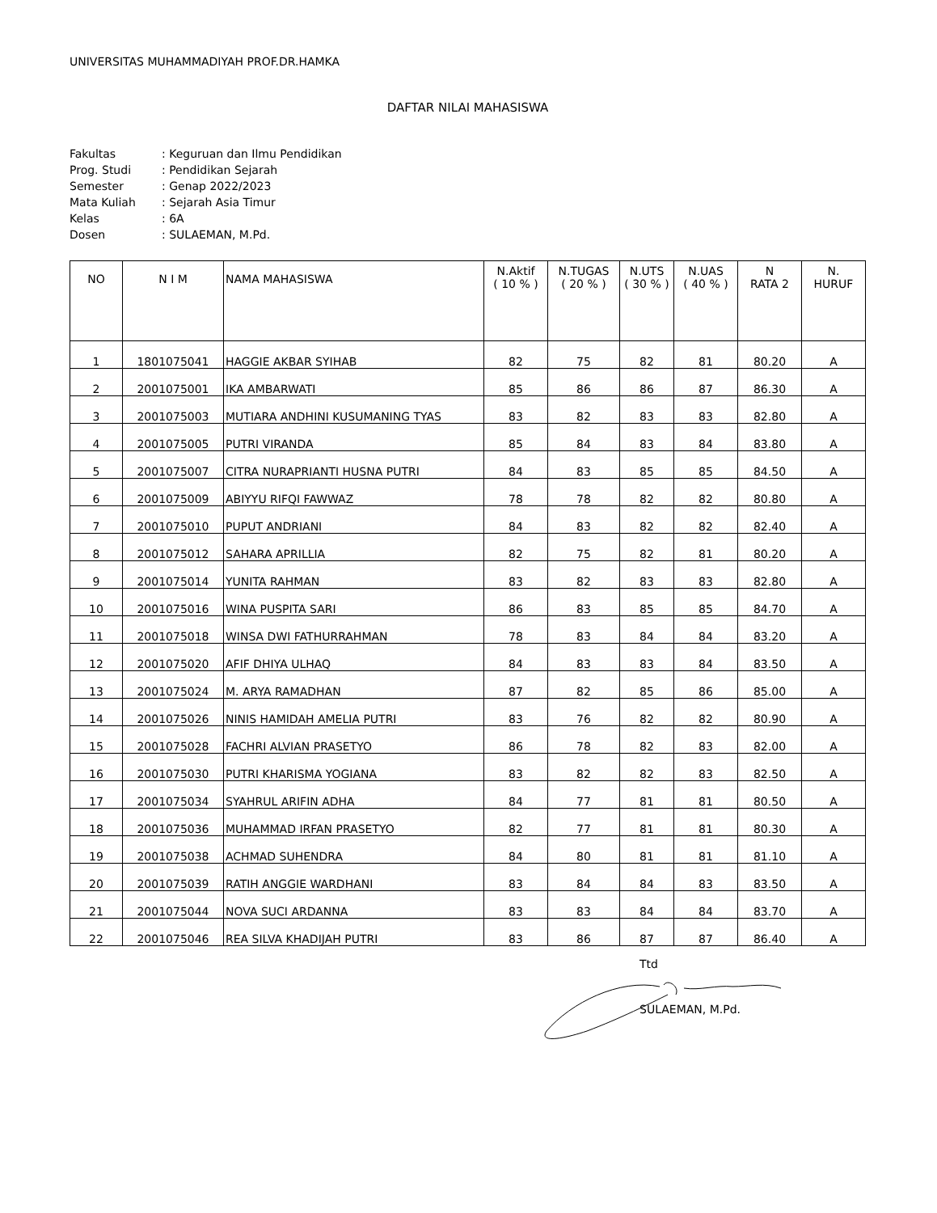UNIVERSITAS MUHAMMADIYAH PROF.DR.HAMKA
DAFTAR NILAI MAHASISWA
| Fakultas | : Keguruan dan Ilmu Pendidikan |
| Prog. Studi | : Pendidikan Sejarah |
| Semester | : Genap 2022/2023 |
| Mata Kuliah | : Sejarah Asia Timur |
| Kelas | : 6A |
| Dosen | : SULAEMAN, M.Pd. |
| NO | N I M | NAMA MAHASISWA | N.Aktif ( 10 % ) | N.TUGAS ( 20 % ) | N.UTS ( 30 % ) | N.UAS ( 40 % ) | N RATA 2 | N. HURUF |
| --- | --- | --- | --- | --- | --- | --- | --- | --- |
| 1 | 1801075041 | HAGGIE AKBAR SYIHAB | 82 | 75 | 82 | 81 | 80.20 | A |
| 2 | 2001075001 | IKA AMBARWATI | 85 | 86 | 86 | 87 | 86.30 | A |
| 3 | 2001075003 | MUTIARA ANDHINI KUSUMANING TYAS | 83 | 82 | 83 | 83 | 82.80 | A |
| 4 | 2001075005 | PUTRI VIRANDA | 85 | 84 | 83 | 84 | 83.80 | A |
| 5 | 2001075007 | CITRA NURAPRIANTI HUSNA PUTRI | 84 | 83 | 85 | 85 | 84.50 | A |
| 6 | 2001075009 | ABIYYU RIFQI FAWWAZ | 78 | 78 | 82 | 82 | 80.80 | A |
| 7 | 2001075010 | PUPUT ANDRIANI | 84 | 83 | 82 | 82 | 82.40 | A |
| 8 | 2001075012 | SAHARA APRILLIA | 82 | 75 | 82 | 81 | 80.20 | A |
| 9 | 2001075014 | YUNITA RAHMAN | 83 | 82 | 83 | 83 | 82.80 | A |
| 10 | 2001075016 | WINA PUSPITA SARI | 86 | 83 | 85 | 85 | 84.70 | A |
| 11 | 2001075018 | WINSA DWI FATHURRAHMAN | 78 | 83 | 84 | 84 | 83.20 | A |
| 12 | 2001075020 | AFIF DHIYA ULHAQ | 84 | 83 | 83 | 84 | 83.50 | A |
| 13 | 2001075024 | M. ARYA RAMADHAN | 87 | 82 | 85 | 86 | 85.00 | A |
| 14 | 2001075026 | NINIS HAMIDAH AMELIA PUTRI | 83 | 76 | 82 | 82 | 80.90 | A |
| 15 | 2001075028 | FACHRI ALVIAN PRASETYO | 86 | 78 | 82 | 83 | 82.00 | A |
| 16 | 2001075030 | PUTRI KHARISMA YOGIANA | 83 | 82 | 82 | 83 | 82.50 | A |
| 17 | 2001075034 | SYAHRUL ARIFIN ADHA | 84 | 77 | 81 | 81 | 80.50 | A |
| 18 | 2001075036 | MUHAMMAD IRFAN PRASETYO | 82 | 77 | 81 | 81 | 80.30 | A |
| 19 | 2001075038 | ACHMAD SUHENDRA | 84 | 80 | 81 | 81 | 81.10 | A |
| 20 | 2001075039 | RATIH ANGGIE WARDHANI | 83 | 84 | 84 | 83 | 83.50 | A |
| 21 | 2001075044 | NOVA SUCI ARDANNA | 83 | 83 | 84 | 84 | 83.70 | A |
| 22 | 2001075046 | REA SILVA KHADIJAH PUTRI | 83 | 86 | 87 | 87 | 86.40 | A |
Ttd
SULAEMAN, M.Pd.